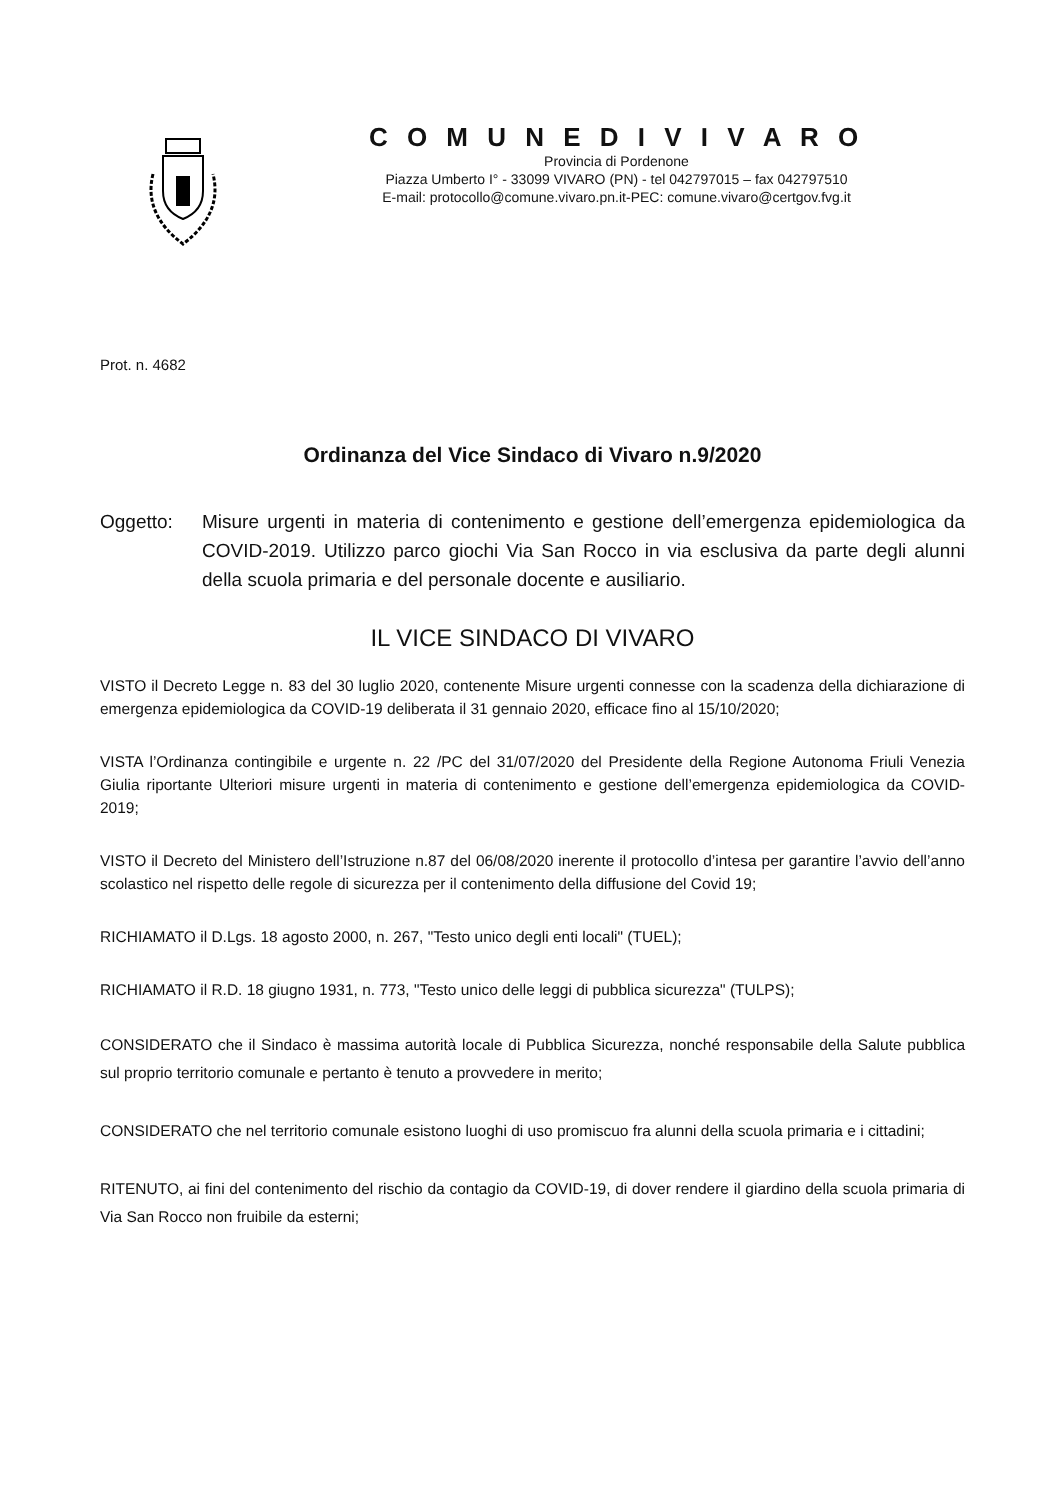C O M U N E D I V I V A R O
Provincia di Pordenone
Piazza Umberto I° - 33099 VIVARO (PN) - tel 042797015 – fax 042797510
E-mail: protocollo@comune.vivaro.pn.it-PEC: comune.vivaro@certgov.fvg.it
Prot. n. 4682
Ordinanza del Vice Sindaco di Vivaro n.9/2020
Oggetto: Misure urgenti in materia di contenimento e gestione dell’emergenza epidemiologica da COVID-2019. Utilizzo parco giochi Via San Rocco in via esclusiva da parte degli alunni della scuola primaria e del personale docente e ausiliario.
IL VICE SINDACO DI VIVARO
VISTO il Decreto Legge n. 83 del 30 luglio 2020, contenente Misure urgenti connesse con la scadenza della dichiarazione di emergenza epidemiologica da COVID-19 deliberata il 31 gennaio 2020, efficace fino al 15/10/2020;
VISTA l’Ordinanza contingibile e urgente n. 22 /PC del 31/07/2020 del Presidente della Regione Autonoma Friuli Venezia Giulia riportante Ulteriori misure urgenti in materia di contenimento e gestione dell’emergenza epidemiologica da COVID-2019;
VISTO il Decreto del Ministero dell’Istruzione n.87 del 06/08/2020 inerente il protocollo d’intesa per garantire l’avvio dell’anno scolastico nel rispetto delle regole di sicurezza per il contenimento della diffusione del Covid 19;
RICHIAMATO il D.Lgs. 18 agosto 2000, n. 267, "Testo unico degli enti locali" (TUEL);
RICHIAMATO il R.D. 18 giugno 1931, n. 773, "Testo unico delle leggi di pubblica sicurezza" (TULPS);
CONSIDERATO che il Sindaco è massima autorità locale di Pubblica Sicurezza, nonché responsabile della Salute pubblica sul proprio territorio comunale e pertanto è tenuto a provvedere in merito;
CONSIDERATO che nel territorio comunale esistono luoghi di uso promiscuo fra alunni della scuola primaria e i cittadini;
RITENUTO, ai fini del contenimento del rischio da contagio da COVID-19, di dover rendere il giardino della scuola primaria di Via San Rocco non fruibile da esterni;